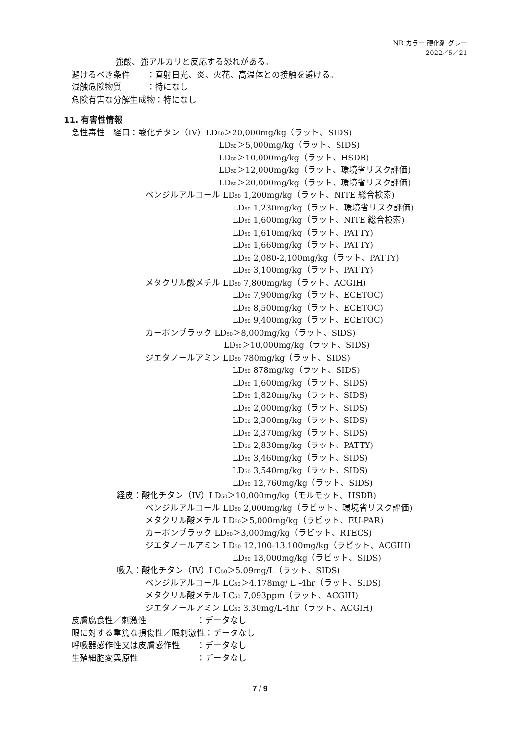NR カラー 硬化剤 グレー
2022／5／21
強酸、強アルカリと反応する恐れがある。
避けるべき条件　　：直射日光、炎、火花、高温体との接触を避ける。
混触危険物質　　　：特になし
危険有害な分解生成物：特になし
11. 有害性情報
急性毒性　経口：酸化チタン（IV）LD<sub>50</sub>＞20,000mg/kg（ラット、SIDS)
LD<sub>50</sub>＞5,000mg/kg（ラット、SIDS)
LD<sub>50</sub>＞10,000mg/kg（ラット、HSDB)
LD<sub>50</sub>＞12,000mg/kg（ラット、環境省リスク評価)
LD<sub>50</sub>＞20,000mg/kg（ラット、環境省リスク評価)
ベンジルアルコール LD<sub>50</sub> 1,200mg/kg（ラット、NITE 総合検索)
LD<sub>50</sub> 1,230mg/kg（ラット、環境省リスク評価)
LD<sub>50</sub> 1,600mg/kg（ラット、NITE 総合検索)
LD<sub>50</sub> 1,610mg/kg（ラット、PATTY)
LD<sub>50</sub> 1,660mg/kg（ラット、PATTY)
LD<sub>50</sub> 2,080-2,100mg/kg（ラット、PATTY)
LD<sub>50</sub> 3,100mg/kg（ラット、PATTY)
メタクリル酸メチル LD<sub>50</sub> 7,800mg/kg（ラット、ACGIH)
LD<sub>50</sub> 7,900mg/kg（ラット、ECETOC)
LD<sub>50</sub> 8,500mg/kg（ラット、ECETOC)
LD<sub>50</sub> 9,400mg/kg（ラット、ECETOC)
カーボンブラック LD<sub>50</sub>＞8,000mg/kg（ラット、SIDS)
LD<sub>50</sub>＞10,000mg/kg（ラット、SIDS)
ジエタノールアミン LD<sub>50</sub> 780mg/kg（ラット、SIDS)
LD<sub>50</sub> 878mg/kg（ラット、SIDS)
LD<sub>50</sub> 1,600mg/kg（ラット、SIDS)
LD<sub>50</sub> 1,820mg/kg（ラット、SIDS)
LD<sub>50</sub> 2,000mg/kg（ラット、SIDS)
LD<sub>50</sub> 2,300mg/kg（ラット、SIDS)
LD<sub>50</sub> 2,370mg/kg（ラット、SIDS)
LD<sub>50</sub> 2,830mg/kg（ラット、PATTY)
LD<sub>50</sub> 3,460mg/kg（ラット、SIDS)
LD<sub>50</sub> 3,540mg/kg（ラット、SIDS)
LD<sub>50</sub> 12,760mg/kg（ラット、SIDS)
経皮：酸化チタン（IV）LD<sub>50</sub>＞10,000mg/kg（モルモット、HSDB)
ベンジルアルコール LD<sub>50</sub> 2,000mg/kg（ラビット、環境省リスク評価)
メタクリル酸メチル LD<sub>50</sub>＞5,000mg/kg（ラビット、EU-PAR)
カーボンブラック LD<sub>50</sub>＞3,000mg/kg（ラビット、RTECS)
ジエタノールアミン LD<sub>50</sub> 12,100-13,100mg/kg（ラビット、ACGIH)
LD<sub>50</sub> 13,000mg/kg（ラビット、SIDS)
吸入：酸化チタン（IV）LC<sub>50</sub>＞5.09mg/L（ラット、SIDS)
ベンジルアルコール LC<sub>50</sub>＞4.178mg/ L -4hr（ラット、SIDS)
メタクリル酸メチル LC<sub>50</sub> 7,093ppm（ラット、ACGIH)
ジエタノールアミン LC<sub>50</sub> 3.30mg/L-4hr（ラット、ACGIH)
皮膚腐食性／刺激性　　　　　　：データなし
眼に対する重篤な損傷性／眼刺激性：データなし
呼吸器感作性又は皮膚感作性　　：データなし
生殖細胞変異原性　　　　　　　：データなし
7 / 9